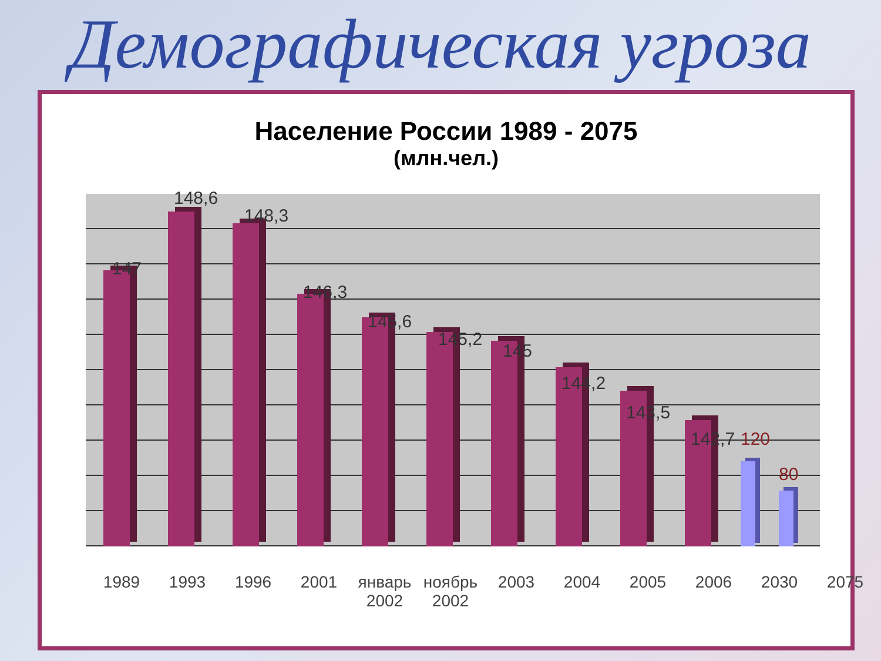Демографическая угроза
Население России 1989 - 2075
(млн.чел.)
147
148,6
148,3
146,3
145,6
145,2
145
144,2
143,5
142,7 120
80
1989 1993 1996 2001 январь 2002 ноябрь 2002 2003 2004 2005 2006 2030 2075